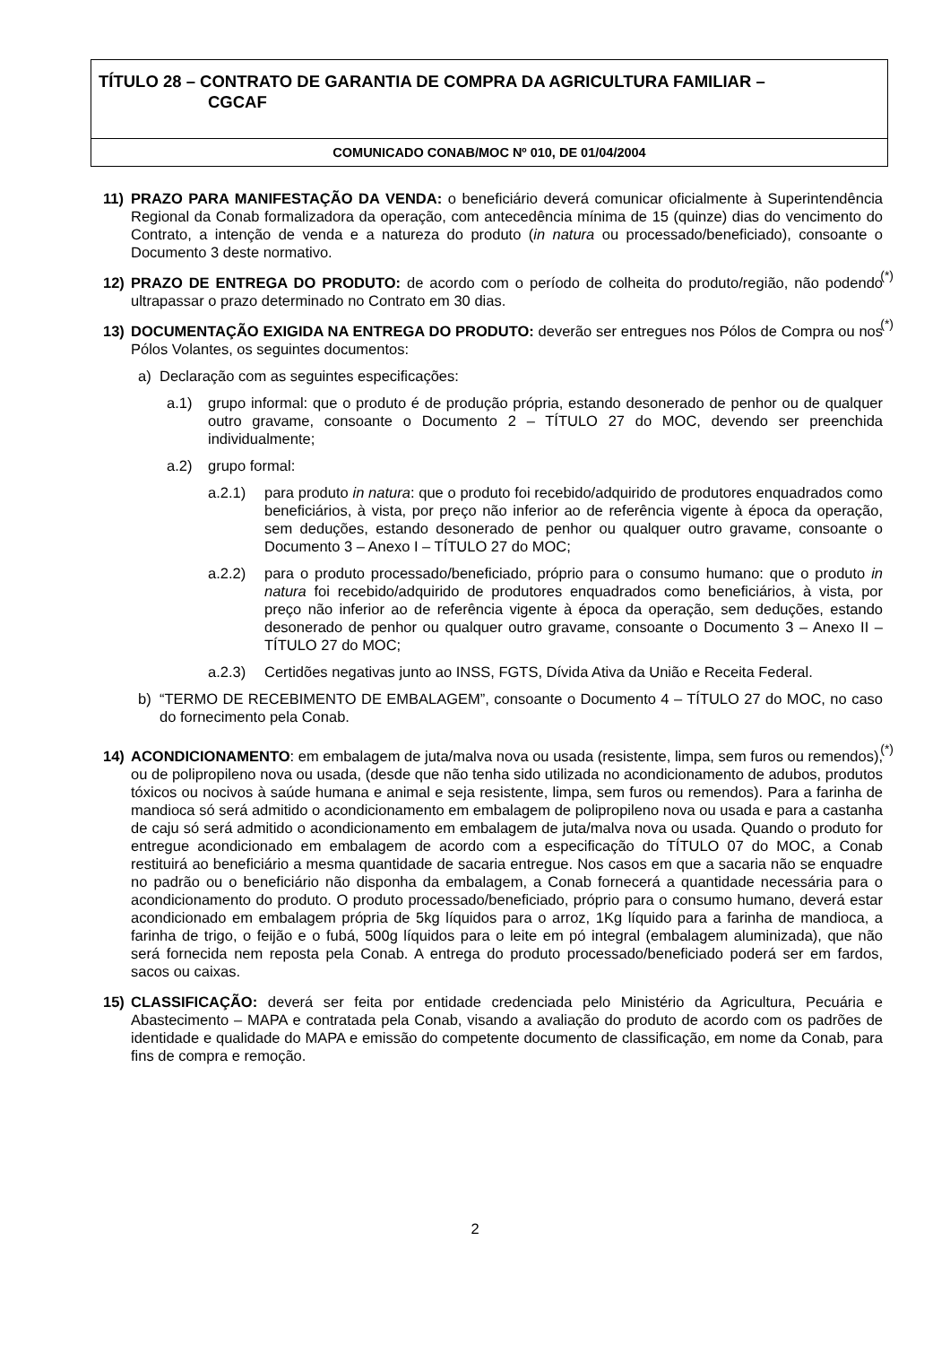TÍTULO 28 – CONTRATO DE GARANTIA DE COMPRA DA AGRICULTURA FAMILIAR –
CGCAF
COMUNICADO CONAB/MOC Nº 010, DE 01/04/2004
11) PRAZO PARA MANIFESTAÇÃO DA VENDA: o beneficiário deverá comunicar oficialmente à Superintendência Regional da Conab formalizadora da operação, com antecedência mínima de 15 (quinze) dias do vencimento do Contrato, a intenção de venda e a natureza do produto (in natura ou processado/beneficiado), consoante o Documento 3 deste normativo.
12) PRAZO DE ENTREGA DO PRODUTO: de acordo com o período de colheita do produto/região, não podendo ultrapassar o prazo determinado no Contrato em 30 dias. (*)
13) DOCUMENTAÇÃO EXIGIDA NA ENTREGA DO PRODUTO: deverão ser entregues nos Pólos de Compra ou nos Pólos Volantes, os seguintes documentos: (*)
a) Declaração com as seguintes especificações:
a.1) grupo informal: que o produto é de produção própria, estando desonerado de penhor ou de qualquer outro gravame, consoante o Documento 2 – TÍTULO 27 do MOC, devendo ser preenchida individualmente;
a.2) grupo formal:
a.2.1) para produto in natura: que o produto foi recebido/adquirido de produtores enquadrados como beneficiários, à vista, por preço não inferior ao de referência vigente à época da operação, sem deduções, estando desonerado de penhor ou qualquer outro gravame, consoante o Documento 3 – Anexo I – TÍTULO 27 do MOC;
a.2.2) para o produto processado/beneficiado, próprio para o consumo humano: que o produto in natura foi recebido/adquirido de produtores enquadrados como beneficiários, à vista, por preço não inferior ao de referência vigente à época da operação, sem deduções, estando desonerado de penhor ou qualquer outro gravame, consoante o Documento 3 – Anexo II – TÍTULO 27 do MOC;
a.2.3) Certidões negativas junto ao INSS, FGTS, Dívida Ativa da União e Receita Federal.
b) “TERMO DE RECEBIMENTO DE EMBALAGEM”, consoante o Documento 4 – TÍTULO 27 do MOC, no caso do fornecimento pela Conab.
14) ACONDICIONAMENTO: em embalagem de juta/malva nova ou usada (resistente, limpa, sem furos ou remendos), ou de polipropileno nova ou usada, (desde que não tenha sido utilizada no acondicionamento de adubos, produtos tóxicos ou nocivos à saúde humana e animal e seja resistente, limpa, sem furos ou remendos). Para a farinha de mandioca só será admitido o acondicionamento em embalagem de polipropileno nova ou usada e para a castanha de caju só será admitido o acondicionamento em embalagem de juta/malva nova ou usada. Quando o produto for entregue acondicionado em embalagem de acordo com a especificação do TÍTULO 07 do MOC, a Conab restituirá ao beneficiário a mesma quantidade de sacaria entregue. Nos casos em que a sacaria não se enquadre no padrão ou o beneficiário não disponha da embalagem, a Conab fornecerá a quantidade necessária para o acondicionamento do produto. O produto processado/beneficiado, próprio para o consumo humano, deverá estar acondicionado em embalagem própria de 5kg líquidos para o arroz, 1Kg líquido para a farinha de mandioca, a farinha de trigo, o feijão e o fubá, 500g líquidos para o leite em pó integral (embalagem aluminizada), que não será fornecida nem reposta pela Conab. A entrega do produto processado/beneficiado poderá ser em fardos, sacos ou caixas. (*)
15) CLASSIFICAÇÃO: deverá ser feita por entidade credenciada pelo Ministério da Agricultura, Pecuária e Abastecimento – MAPA e contratada pela Conab, visando a avaliação do produto de acordo com os padrões de identidade e qualidade do MAPA e emissão do competente documento de classificação, em nome da Conab, para fins de compra e remoção.
2